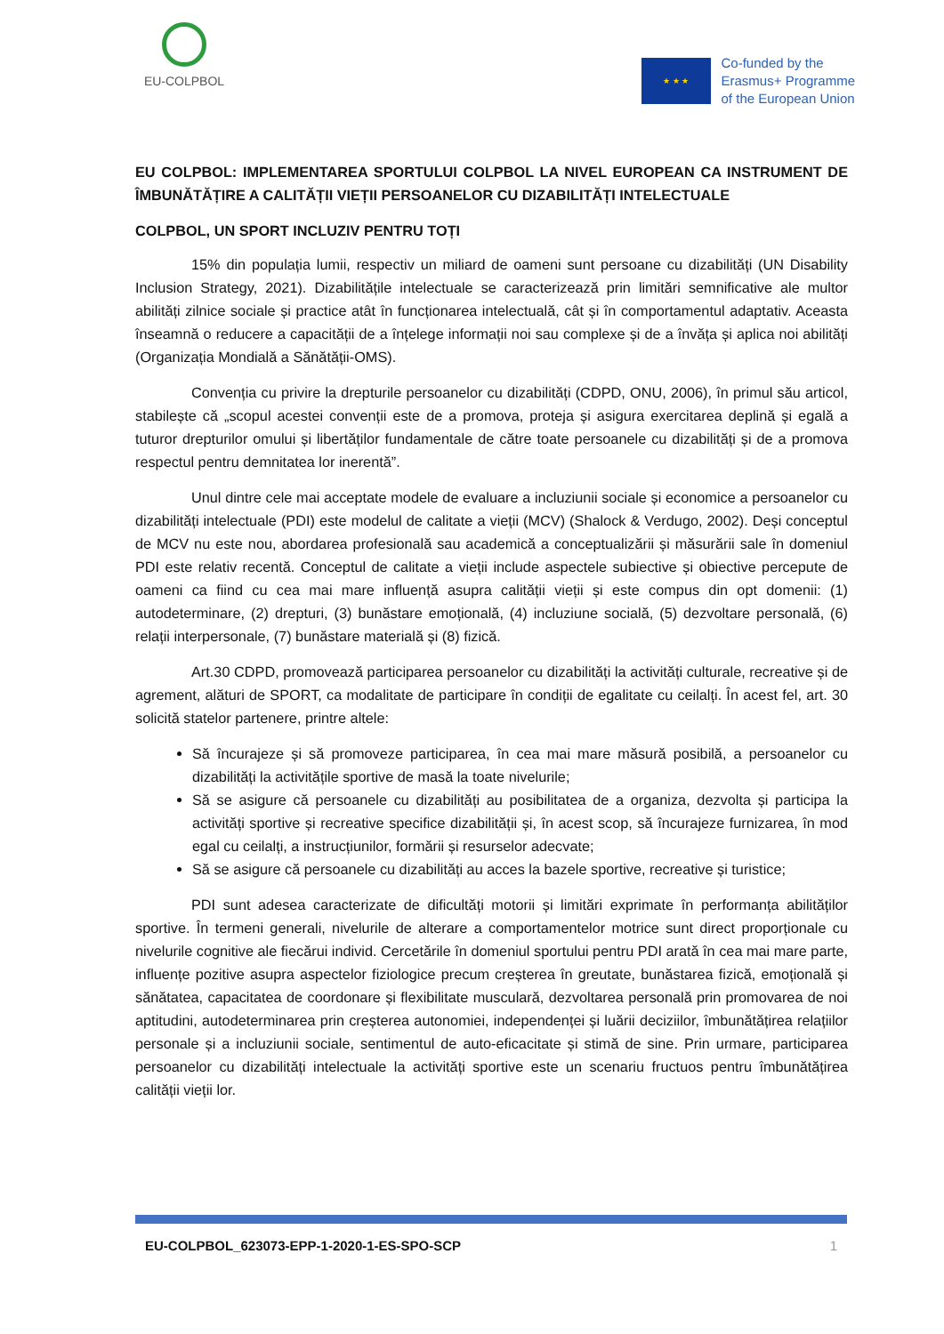EU-COLPBOL
★ ★ ★
Co-funded by the
Erasmus+ Programme
of the European Union
EU COLPBOL: IMPLEMENTAREA SPORTULUI COLPBOL LA NIVEL EUROPEAN CA INSTRUMENT DE ÎMBUNĂTĂȚIRE A CALITĂȚII VIEȚII PERSOANELOR CU DIZABILITĂȚI INTELECTUALE
COLPBOL, UN SPORT INCLUZIV PENTRU TOȚI
15% din populația lumii, respectiv un miliard de oameni sunt persoane cu dizabilități (UN Disability Inclusion Strategy, 2021). Dizabilitățile intelectuale se caracterizează prin limitări semnificative ale multor abilități zilnice sociale și practice atât în funcționarea intelectuală, cât și în comportamentul adaptativ. Aceasta înseamnă o reducere a capacității de a înțelege informații noi sau complexe și de a învăța și aplica noi abilități (Organizația Mondială a Sănătății-OMS).
Convenția cu privire la drepturile persoanelor cu dizabilități (CDPD, ONU, 2006), în primul său articol, stabilește că „scopul acestei convenții este de a promova, proteja și asigura exercitarea deplină și egală a tuturor drepturilor omului și libertăților fundamentale de către toate persoanele cu dizabilități și de a promova respectul pentru demnitatea lor inerentă”.
Unul dintre cele mai acceptate modele de evaluare a incluziunii sociale și economice a persoanelor cu dizabilități intelectuale (PDI) este modelul de calitate a vieții (MCV) (Shalock & Verdugo, 2002). Deși conceptul de MCV nu este nou, abordarea profesională sau academică a conceptualizării și măsurării sale în domeniul PDI este relativ recentă. Conceptul de calitate a vieții include aspectele subiective și obiective percepute de oameni ca fiind cu cea mai mare influență asupra calității vieții și este compus din opt domenii: (1) autodeterminare, (2) drepturi, (3) bunăstare emoțională, (4) incluziune socială, (5) dezvoltare personală, (6) relații interpersonale, (7) bunăstare materială și (8) fizică.
Art.30 CDPD, promovează participarea persoanelor cu dizabilități la activități culturale, recreative și de agrement, alături de SPORT, ca modalitate de participare în condiții de egalitate cu ceilalți. În acest fel, art. 30 solicită statelor partenere, printre altele:
Să încurajeze și să promoveze participarea, în cea mai mare măsură posibilă, a persoanelor cu dizabilități la activitățile sportive de masă la toate nivelurile;
Să se asigure că persoanele cu dizabilități au posibilitatea de a organiza, dezvolta și participa la activități sportive și recreative specifice dizabilității și, în acest scop, să încurajeze furnizarea, în mod egal cu ceilalți, a instrucțiunilor, formării și resurselor adecvate;
Să se asigure că persoanele cu dizabilități au acces la bazele sportive, recreative și turistice;
PDI sunt adesea caracterizate de dificultăți motorii și limitări exprimate în performanța abilităților sportive. În termeni generali, nivelurile de alterare a comportamentelor motrice sunt direct proporționale cu nivelurile cognitive ale fiecărui individ. Cercetările în domeniul sportului pentru PDI arată în cea mai mare parte, influențe pozitive asupra aspectelor fiziologice precum creșterea în greutate, bunăstarea fizică, emoțională și sănătatea, capacitatea de coordonare și flexibilitate musculară, dezvoltarea personală prin promovarea de noi aptitudini, autodeterminarea prin creșterea autonomiei, independenței și luării deciziilor, îmbunătățirea relațiilor personale și a incluziunii sociale, sentimentul de auto-eficacitate și stimă de sine. Prin urmare, participarea persoanelor cu dizabilități intelectuale la activități sportive este un scenariu fructuos pentru îmbunătățirea calității vieții lor.
EU-COLPBOL_623073-EPP-1-2020-1-ES-SPO-SCP 1